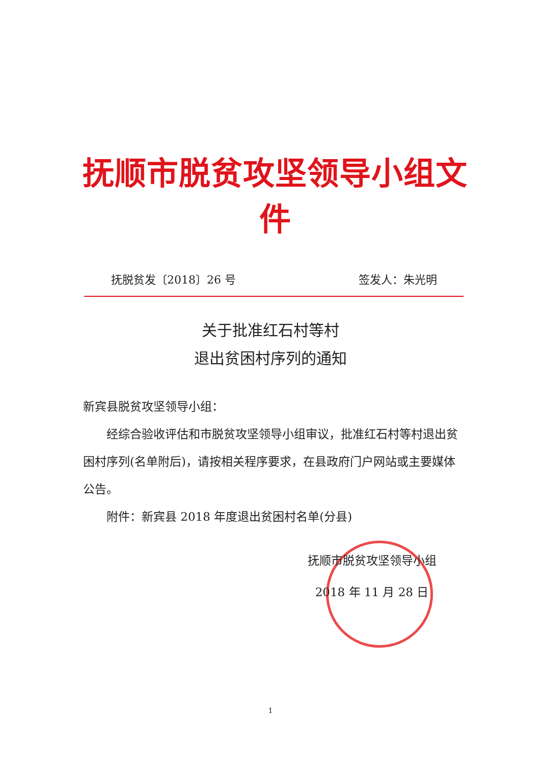抚顺市脱贫攻坚领导小组文件
抚脱贫发〔2018〕26 号 签发人：朱光明
关于批准红石村等村
退出贫困村序列的通知
新宾县脱贫攻坚领导小组：
经综合验收评估和市脱贫攻坚领导小组审议，批准红石村等村退出贫困村序列(名单附后)，请按相关程序要求，在县政府门户网站或主要媒体公告。
附件：新宾县 2018 年度退出贫困村名单(分县)
抚顺市脱贫攻坚领导小组
2018 年 11 月 28 日
1